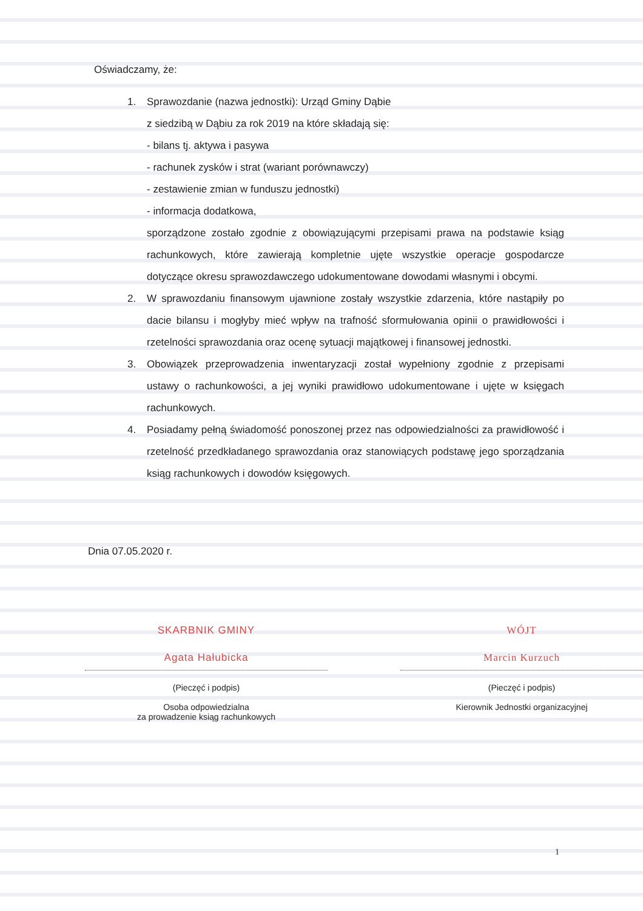Oświadczamy, że:
1. Sprawozdanie (nazwa jednostki): Urząd Gminy Dąbie
z siedzibą w Dąbiu za rok 2019 na które składają się:
- bilans tj. aktywa i pasywa
- rachunek zysków i strat (wariant porównawczy)
- zestawienie zmian w funduszu jednostki)
- informacja dodatkowa,
sporządzone zostało zgodnie z obowiązującymi przepisami prawa na podstawie ksiąg rachunkowych, które zawierają kompletnie ujęte wszystkie operacje gospodarcze dotyczące okresu sprawozdawczego udokumentowane dowodami własnymi i obcymi.
2. W sprawozdaniu finansowym ujawnione zostały wszystkie zdarzenia, które nastąpiły po dacie bilansu i mogłyby mieć wpływ na trafność sformułowania opinii o prawidłowości i rzetelności sprawozdania oraz ocenę sytuacji majątkowej i finansowej jednostki.
3. Obowiązek przeprowadzenia inwentaryzacji został wypełniony zgodnie z przepisami ustawy o rachunkowości, a jej wyniki prawidłowo udokumentowane i ujęte w księgach rachunkowych.
4. Posiadamy pełną świadomość ponoszonej przez nas odpowiedzialności za prawidłowość i rzetelność przedkładanego sprawozdania oraz stanowiących podstawę jego sporządzania ksiąg rachunkowych i dowodów księgowych.
Dnia 07.05.2020 r.
SKARBNIK GMINY
Agata Hałubicka
(Pieczęć i podpis)
Osoba odpowiedzialna
za prowadzenie ksiąg rachunkowych
WÓJT
Marcin Kurzuch
(Pieczęć i podpis)
Kierownik Jednostki organizacyjnej
1